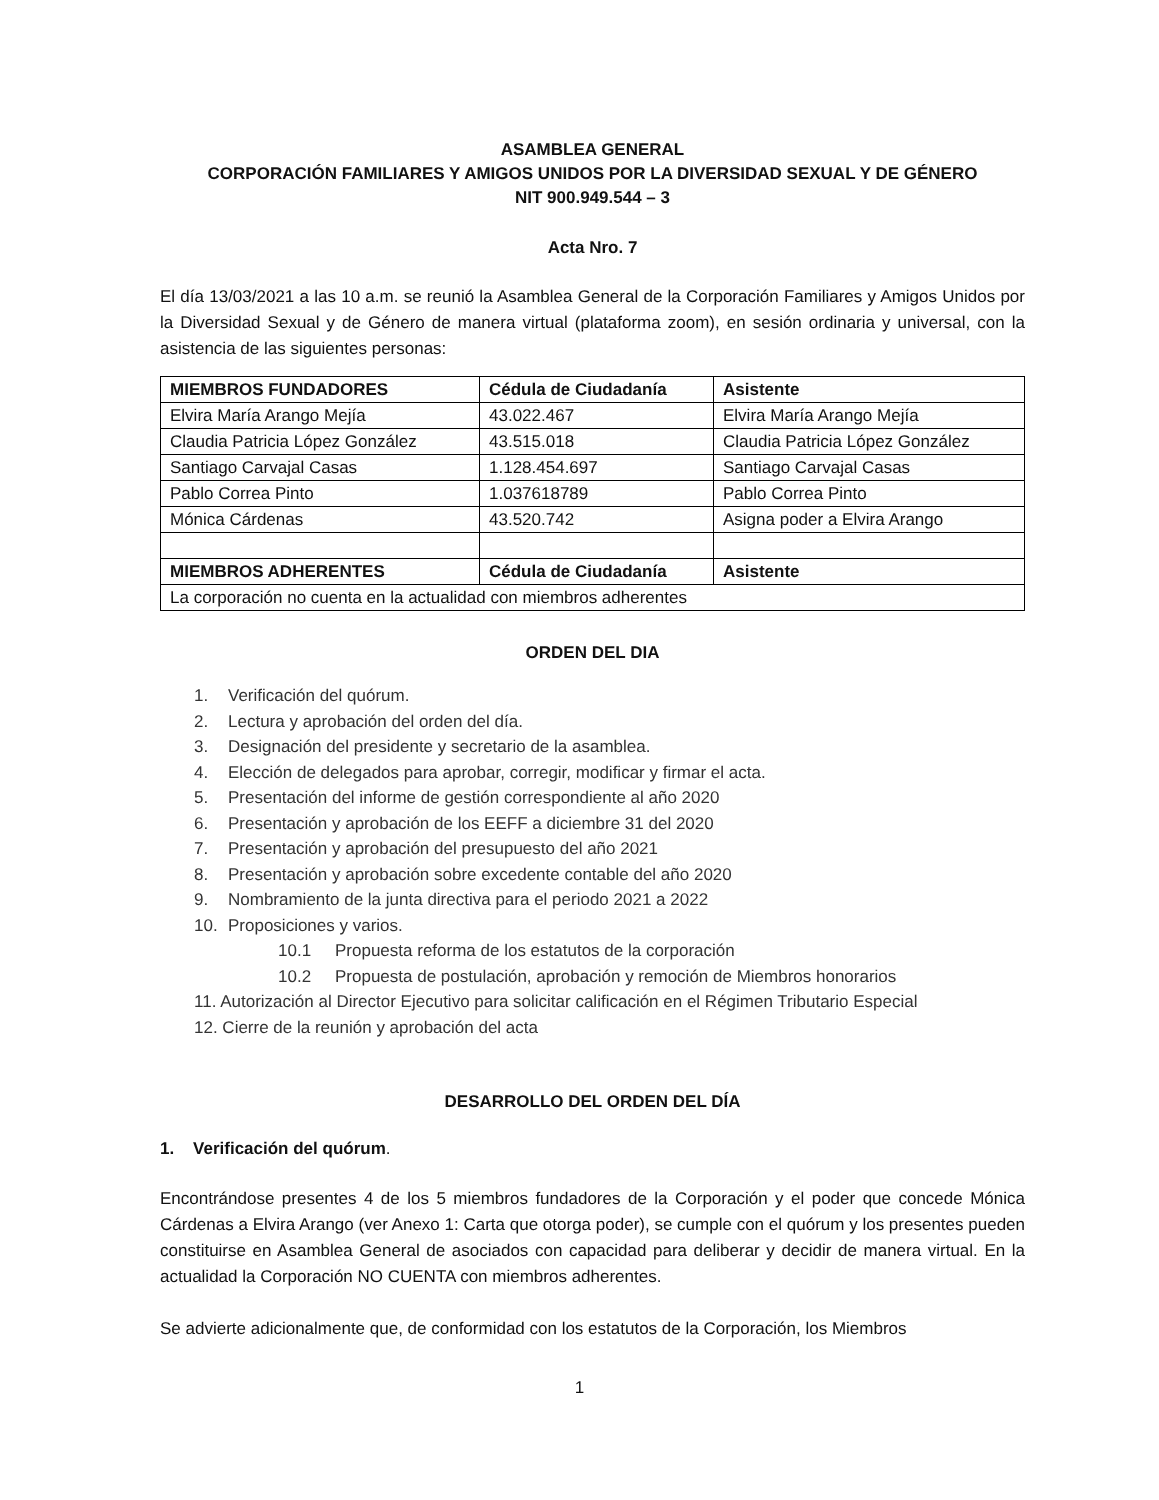ASAMBLEA GENERAL
CORPORACIÓN FAMILIARES Y AMIGOS UNIDOS POR LA DIVERSIDAD SEXUAL Y DE GÉNERO
NIT 900.949.544 – 3
Acta Nro. 7
El día 13/03/2021 a las 10 a.m. se reunió la Asamblea General de la Corporación Familiares y Amigos Unidos por la Diversidad Sexual y de Género de manera virtual (plataforma zoom), en sesión ordinaria y universal, con la asistencia de las siguientes personas:
| MIEMBROS FUNDADORES | Cédula de Ciudadanía | Asistente |
| Elvira María Arango Mejía | 43.022.467 | Elvira María Arango Mejía |
| Claudia Patricia López González | 43.515.018 | Claudia Patricia López González |
| Santiago Carvajal Casas | 1.128.454.697 | Santiago Carvajal Casas |
| Pablo Correa Pinto | 1.037618789 | Pablo Correa Pinto |
| Mónica Cárdenas | 43.520.742 | Asigna poder a Elvira Arango |
| MIEMBROS ADHERENTES | Cédula de Ciudadanía | Asistente |
| La corporación no cuenta en la actualidad con miembros adherentes | | |
ORDEN DEL DIA
1. Verificación del quórum.
2. Lectura y aprobación del orden del día.
3. Designación del presidente y secretario de la asamblea.
4. Elección de delegados para aprobar, corregir, modificar y firmar el acta.
5. Presentación del informe de gestión correspondiente al año 2020
6. Presentación y aprobación de los EEFF a diciembre 31 del 2020
7. Presentación y aprobación del presupuesto del año 2021
8. Presentación y aprobación sobre excedente contable del año 2020
9. Nombramiento de la junta directiva para el periodo 2021 a 2022
10. Proposiciones y varios.
10.1 Propuesta reforma de los estatutos de la corporación
10.2 Propuesta de postulación, aprobación y remoción de Miembros honorarios
11. Autorización al Director Ejecutivo para solicitar calificación en el Régimen Tributario Especial
12. Cierre de la reunión y aprobación del acta
DESARROLLO DEL ORDEN DEL DÍA
1. Verificación del quórum.
Encontrándose presentes 4 de los 5 miembros fundadores de la Corporación y el poder que concede Mónica Cárdenas a Elvira Arango (ver Anexo 1: Carta que otorga poder), se cumple con el quórum y los presentes pueden constituirse en Asamblea General de asociados con capacidad para deliberar y decidir de manera virtual. En la actualidad la Corporación NO CUENTA con miembros adherentes.
Se advierte adicionalmente que, de conformidad con los estatutos de la Corporación, los Miembros
1